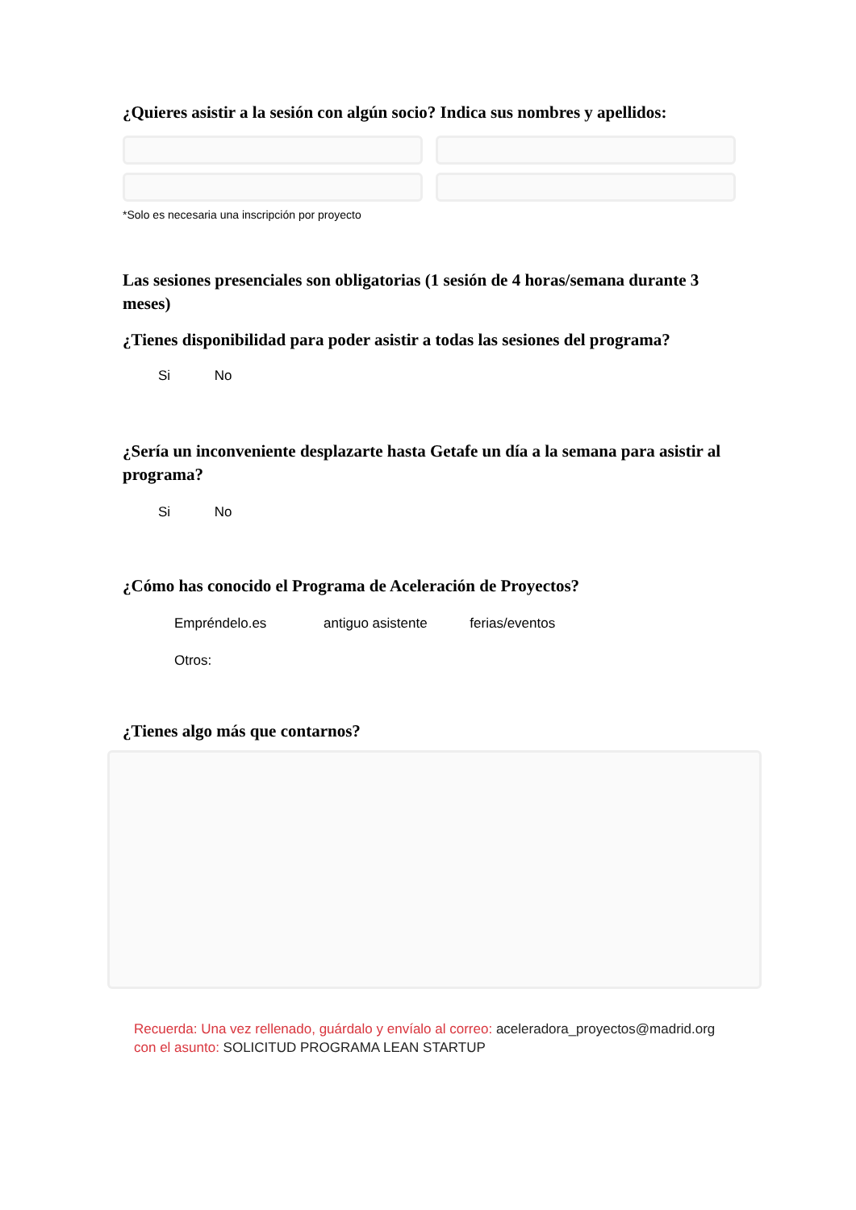¿Quieres asistir a la sesión con algún socio? Indica sus nombres y apellidos:
*Solo es necesaria una inscripción por proyecto
Las sesiones presenciales son obligatorias (1 sesión de 4 horas/semana durante 3 meses)
¿Tienes disponibilidad para poder asistir a todas las sesiones del programa?
Si No
¿Sería un inconveniente desplazarte hasta Getafe un día a la semana para asistir al programa?
Si No
¿Cómo has conocido el Programa de Aceleración de Proyectos?
Empréndelo.es antiguo asistente ferias/eventos
Otros:
¿Tienes algo más que contarnos?
Recuerda: Una vez rellenado, guárdalo y envíalo al correo: aceleradora_proyectos@madrid.org
con el asunto: SOLICITUD PROGRAMA LEAN STARTUP